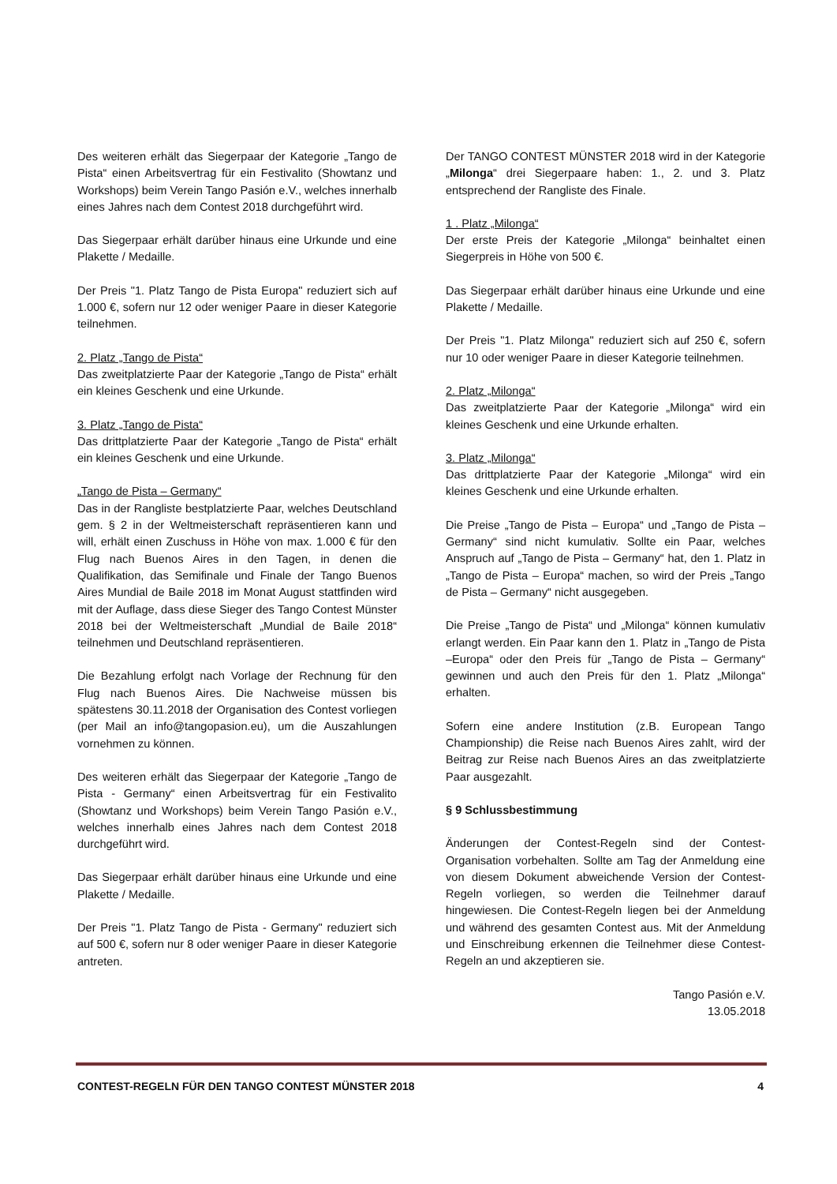Des weiteren erhält das Siegerpaar der Kategorie „Tango de Pista“ einen Arbeitsvertrag für ein Festivalito (Showtanz und Workshops) beim Verein Tango Pasión e.V., welches innerhalb eines Jahres nach dem Contest 2018 durchgeführt wird.
Das Siegerpaar erhält darüber hinaus eine Urkunde und eine Plakette / Medaille.
Der Preis "1. Platz Tango de Pista Europa" reduziert sich auf 1.000 €, sofern nur 12 oder weniger Paare in dieser Kategorie teilnehmen.
2. Platz „Tango de Pista“
Das zweitplatzierte Paar der Kategorie „Tango de Pista“ erhält ein kleines Geschenk und eine Urkunde.
3. Platz „Tango de Pista“
Das drittplatzierte Paar der Kategorie „Tango de Pista“ erhält ein kleines Geschenk und eine Urkunde.
„Tango de Pista – Germany“
Das in der Rangliste bestplatzierte Paar, welches Deutschland gem. § 2 in der Weltmeisterschaft repräsentieren kann und will, erhält einen Zuschuss in Höhe von max. 1.000 € für den Flug nach Buenos Aires in den Tagen, in denen die Qualifikation, das Semifinale und Finale der Tango Buenos Aires Mundial de Baile 2018 im Monat August stattfinden wird mit der Auflage, dass diese Sieger des Tango Contest Münster 2018 bei der Weltmeisterschaft „Mundial de Baile 2018“ teilnehmen und Deutschland repräsentieren.
Die Bezahlung erfolgt nach Vorlage der Rechnung für den Flug nach Buenos Aires. Die Nachweise müssen bis spätestens 30.11.2018 der Organisation des Contest vorliegen (per Mail an info@tangopasion.eu), um die Auszahlungen vornehmen zu können.
Des weiteren erhält das Siegerpaar der Kategorie „Tango de Pista - Germany“ einen Arbeitsvertrag für ein Festivalito (Showtanz und Workshops) beim Verein Tango Pasión e.V., welches innerhalb eines Jahres nach dem Contest 2018 durchgeführt wird.
Das Siegerpaar erhält darüber hinaus eine Urkunde und eine Plakette / Medaille.
Der Preis "1. Platz Tango de Pista - Germany" reduziert sich auf 500 €, sofern nur 8 oder weniger Paare in dieser Kategorie antreten.
Der TANGO CONTEST MÜNSTER 2018 wird in der Kategorie „Milonga“ drei Siegerpaare haben: 1., 2. und 3. Platz entsprechend der Rangliste des Finale.
1 . Platz „Milonga“
Der erste Preis der Kategorie „Milonga“ beinhaltet einen Siegerpreis in Höhe von 500 €.
Das Siegerpaar erhält darüber hinaus eine Urkunde und eine Plakette / Medaille.
Der Preis "1. Platz Milonga" reduziert sich auf 250 €, sofern nur 10 oder weniger Paare in dieser Kategorie teilnehmen.
2. Platz „Milonga“
Das zweitplatzierte Paar der Kategorie „Milonga“ wird ein kleines Geschenk und eine Urkunde erhalten.
3. Platz „Milonga“
Das drittplatzierte Paar der Kategorie „Milonga“ wird ein kleines Geschenk und eine Urkunde erhalten.
Die Preise „Tango de Pista – Europa“ und „Tango de Pista –Germany“ sind nicht kumulativ. Sollte ein Paar, welches Anspruch auf „Tango de Pista – Germany“ hat, den 1. Platz in „Tango de Pista – Europa“ machen, so wird der Preis „Tango de Pista – Germany“ nicht ausgegeben.
Die Preise „Tango de Pista“ und „Milonga“ können kumulativ erlangt werden. Ein Paar kann den 1. Platz in „Tango de Pista –Europa“ oder den Preis für „Tango de Pista – Germany“ gewinnen und auch den Preis für den 1. Platz „Milonga“ erhalten.
Sofern eine andere Institution (z.B. European Tango Championship) die Reise nach Buenos Aires zahlt, wird der Beitrag zur Reise nach Buenos Aires an das zweitplatzierte Paar ausgezahlt.
§ 9 Schlussbestimmung
Änderungen der Contest-Regeln sind der Contest-Organisation vorbehalten. Sollte am Tag der Anmeldung eine von diesem Dokument abweichende Version der Contest-Regeln vorliegen, so werden die Teilnehmer darauf hingewiesen. Die Contest-Regeln liegen bei der Anmeldung und während des gesamten Contest aus. Mit der Anmeldung und Einschreibung erkennen die Teilnehmer diese Contest-Regeln an und akzeptieren sie.
Tango Pasión e.V.
13.05.2018
CONTEST-REGELN FÜR DEN TANGO CONTEST MÜNSTER 2018 4